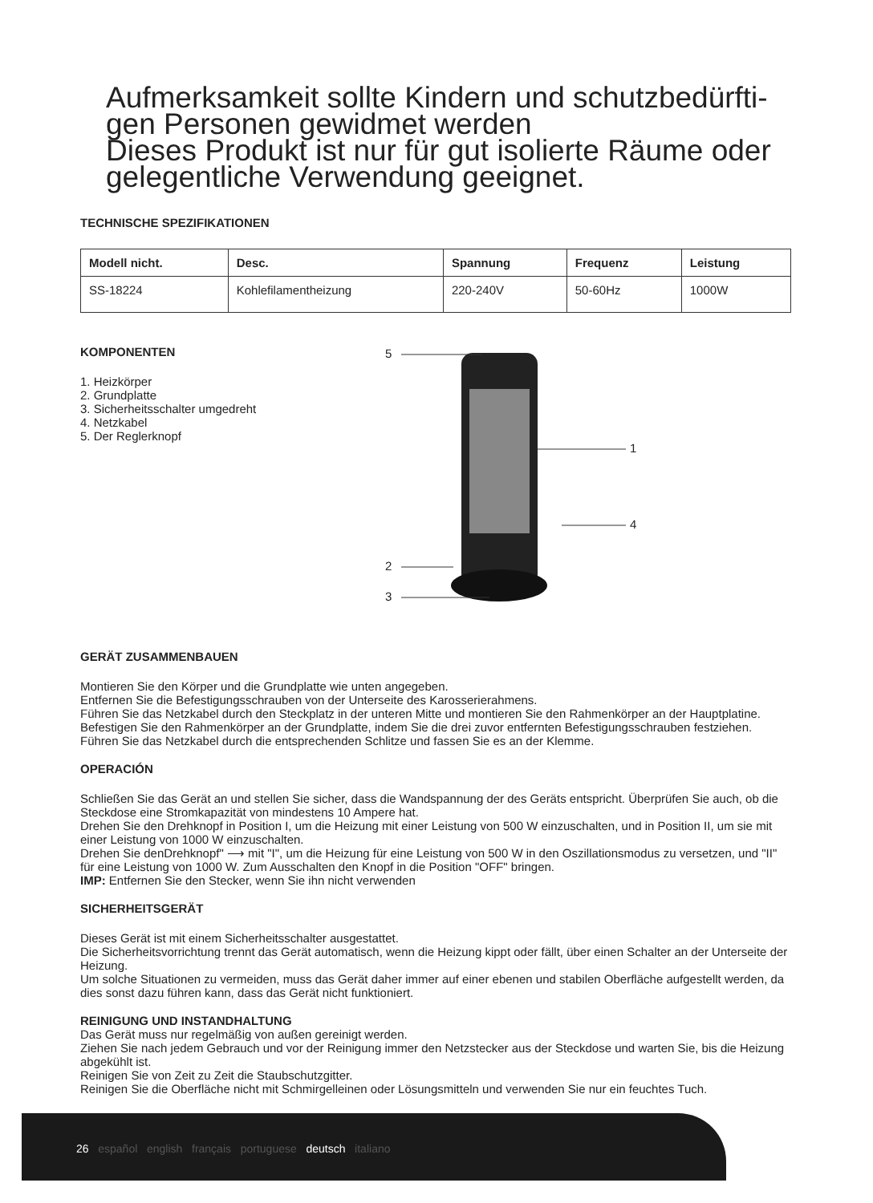Aufmerksamkeit sollte Kindern und schutzbedürfti-gen Personen gewidmet werden
Dieses Produkt ist nur für gut isolierte Räume oder gelegentliche Verwendung geeignet.
TECHNISCHE SPEZIFIKATIONEN
| Modell nicht. | Desc. | Spannung | Frequenz | Leistung |
| --- | --- | --- | --- | --- |
| SS-18224 | Kohlefilamentheizung | 220-240V | 50-60Hz | 1000W |
KOMPONENTEN
1. Heizkörper
2. Grundplatte
3. Sicherheitsschalter umgedreht
4. Netzkabel
5. Der Reglerknopf
5
1
4
2
3
GERÄT ZUSAMMENBAUEN
Montieren Sie den Körper und die Grundplatte wie unten angegeben.
Entfernen Sie die Befestigungsschrauben von der Unterseite des Karosserierahmens.
Führen Sie das Netzkabel durch den Steckplatz in der unteren Mitte und montieren Sie den Rahmenkörper an der Hauptplatine.
Befestigen Sie den Rahmenkörper an der Grundplatte, indem Sie die drei zuvor entfernten Befestigungsschrauben festziehen. Führen Sie das Netzkabel durch die entsprechenden Schlitze und fassen Sie es an der Klemme.
OPERACIÓN
Schließen Sie das Gerät an und stellen Sie sicher, dass die Wandspannung der des Geräts entspricht. Überprüfen Sie auch, ob die Steckdose eine Stromkapazität von mindestens 10 Ampere hat.
Drehen Sie den Drehknopf in Position I, um die Heizung mit einer Leistung von 500 W einzuschalten, und in Position II, um sie mit einer Leistung von 1000 W einzuschalten.
Drehen Sie denDrehknopf" ⟶ mit "I", um die Heizung für eine Leistung von 500 W in den Oszillationsmodus zu versetzen, und "II" für eine Leistung von 1000 W. Zum Ausschalten den Knopf in die Position "OFF" bringen.
IMP: Entfernen Sie den Stecker, wenn Sie ihn nicht verwenden
SICHERHEITSGERÄT
Dieses Gerät ist mit einem Sicherheitsschalter ausgestattet.
Die Sicherheitsvorrichtung trennt das Gerät automatisch, wenn die Heizung kippt oder fällt, über einen Schalter an der Unterseite der Heizung.
Um solche Situationen zu vermeiden, muss das Gerät daher immer auf einer ebenen und stabilen Oberfläche aufgestellt werden, da dies sonst dazu führen kann, dass das Gerät nicht funktioniert.
REINIGUNG UND INSTANDHALTUNG
Das Gerät muss nur regelmäßig von außen gereinigt werden.
Ziehen Sie nach jedem Gebrauch und vor der Reinigung immer den Netzstecker aus der Steckdose und warten Sie, bis die Heizung abgekühlt ist.
Reinigen Sie von Zeit zu Zeit die Staubschutzgitter.
Reinigen Sie die Oberfläche nicht mit Schmirgelleinen oder Lösungsmitteln und verwenden Sie nur ein feuchtes Tuch.
26 español english français portuguese deutsch italiano